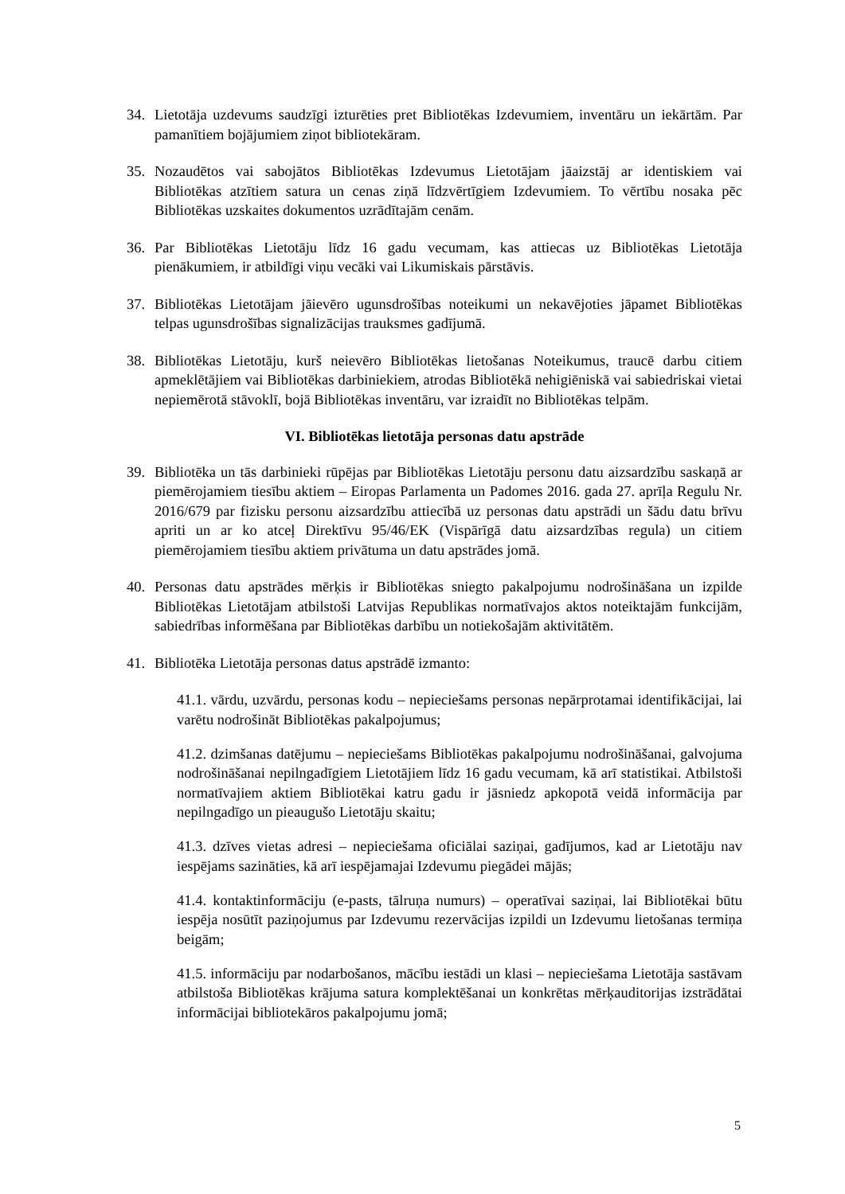34. Lietotāja uzdevums saudzīgi izturēties pret Bibliotēkas Izdevumiem, inventāru un iekārtām. Par pamanītiem bojājumiem ziņot bibliotekāram.
35. Nozaudētos vai sabojātos Bibliotēkas Izdevumus Lietotājam jāaizstāj ar identiskiem vai Bibliotēkas atzītiem satura un cenas ziņā līdzvērtīgiem Izdevumiem. To vērtību nosaka pēc Bibliotēkas uzskaites dokumentos uzrādītajām cenām.
36. Par Bibliotēkas Lietotāju līdz 16 gadu vecumam, kas attiecas uz Bibliotēkas Lietotāja pienākumiem, ir atbildīgi viņu vecāki vai Likumiskais pārstāvis.
37. Bibliotēkas Lietotājam jāievēro ugunsdrošības noteikumi un nekavējoties jāpamet Bibliotēkas telpas ugunsdrošības signalizācijas trauksmes gadījumā.
38. Bibliotēkas Lietotāju, kurš neievēro Bibliotēkas lietošanas Noteikumus, traucē darbu citiem apmeklētājiem vai Bibliotēkas darbiniekiem, atrodas Bibliotēkā nehigiēniskā vai sabiedriskai vietai nepiemērotā stāvoklī, bojā Bibliotēkas inventāru, var izraidīt no Bibliotēkas telpām.
VI. Bibliotēkas lietotāja personas datu apstrāde
39. Bibliotēka un tās darbinieki rūpējas par Bibliotēkas Lietotāju personu datu aizsardzību saskaņā ar piemērojamiem tiesību aktiem – Eiropas Parlamenta un Padomes 2016. gada 27. aprīļa Regulu Nr. 2016/679 par fizisku personu aizsardzību attiecībā uz personas datu apstrādi un šādu datu brīvu apriti un ar ko atceļ Direktīvu 95/46/EK (Vispārīgā datu aizsardzības regula) un citiem piemērojamiem tiesību aktiem privātuma un datu apstrādes jomā.
40. Personas datu apstrādes mērķis ir Bibliotēkas sniegto pakalpojumu nodrošināšana un izpilde Bibliotēkas Lietotājam atbilstoši Latvijas Republikas normatīvajos aktos noteiktajām funkcijām, sabiedrības informēšana par Bibliotēkas darbību un notiekošajām aktivitātēm.
41. Bibliotēka Lietotāja personas datus apstrādē izmanto:
41.1. vārdu, uzvārdu, personas kodu – nepieciešams personas nepārprotamai identifikācijai, lai varētu nodrošināt Bibliotēkas pakalpojumus;
41.2. dzimšanas datējumu – nepieciešams Bibliotēkas pakalpojumu nodrošināšanai, galvojuma nodrošināšanai nepilngadīgiem Lietotājiem līdz 16 gadu vecumam, kā arī statistikai. Atbilstoši normatīvajiem aktiem Bibliotēkai katru gadu ir jāsniedz apkopotā veidā informācija par nepilngadīgo un pieaugušo Lietotāju skaitu;
41.3. dzīves vietas adresi – nepieciešama oficiālai saziņai, gadījumos, kad ar Lietotāju nav iespējams sazināties, kā arī iespējamajai Izdevumu piegādei mājās;
41.4. kontaktinformāciju (e-pasts, tālruņa numurs) – operatīvai saziņai, lai Bibliotēkai būtu iespēja nosūtīt paziņojumus par Izdevumu rezervācijas izpildi un Izdevumu lietošanas termiņa beigām;
41.5. informāciju par nodarbošanos, mācību iestādi un klasi – nepieciešama Lietotāja sastāvam atbilstoša Bibliotēkas krājuma satura komplektēšanai un konkrētas mērķauditorijas izstrādātai informācijai bibliotekāros pakalpojumu jomā;
5